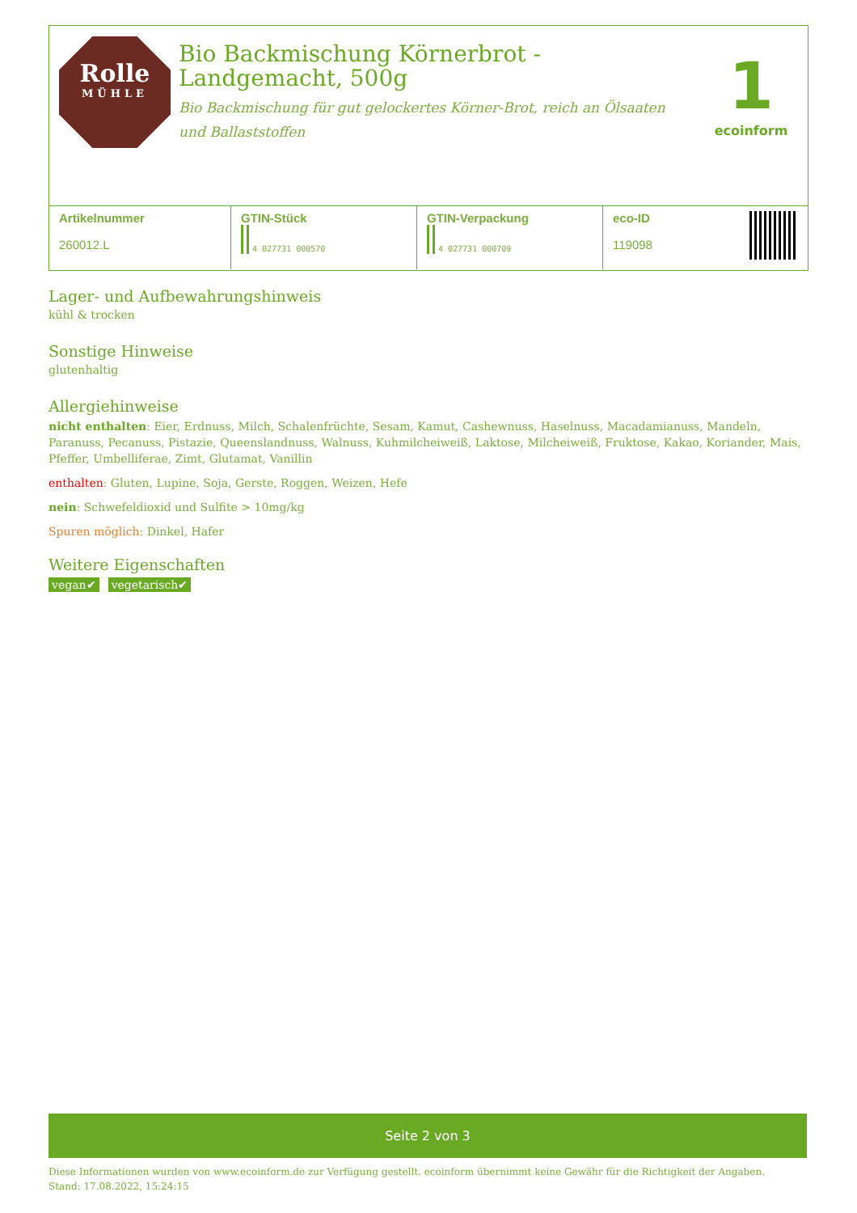Rolle
MÜHLE
Bio Backmischung Körnerbrot - Landgemacht, 500g
Bio Backmischung für gut gelockertes Körner-Brot, reich an Ölsaaten und Ballaststoffen
1
ecoinform
| Artikelnummer 260012.L | GTIN-Stück 4 027731 000570 | GTIN-Verpackung 4 027731 000709 | eco-ID 119098 |
Lager- und Aufbewahrungshinweis
kühl & trocken
Sonstige Hinweise
glutenhaltig
Allergiehinweise
nicht enthalten: Eier, Erdnuss, Milch, Schalenfrüchte, Sesam, Kamut, Cashewnuss, Haselnuss, Macadamianuss, Mandeln, Paranuss, Pecanuss, Pistazie, Queenslandnuss, Walnuss, Kuhmilcheiweiß, Laktose, Milcheiweiß, Fruktose, Kakao, Koriander, Mais, Pfeffer, Umbelliferae, Zimt, Glutamat, Vanillin
enthalten: Gluten, Lupine, Soja, Gerste, Roggen, Weizen, Hefe
nein: Schwefeldioxid und Sulfite > 10mg/kg
Spuren möglich: Dinkel, Hafer
Weitere Eigenschaften
vegan✔ vegetarisch✔
Seite 2 von 3
Diese Informationen wurden von www.ecoinform.de zur Verfügung gestellt. ecoinform übernimmt keine Gewähr für die Richtigkeit der Angaben.
Stand: 17.08.2022, 15:24:15